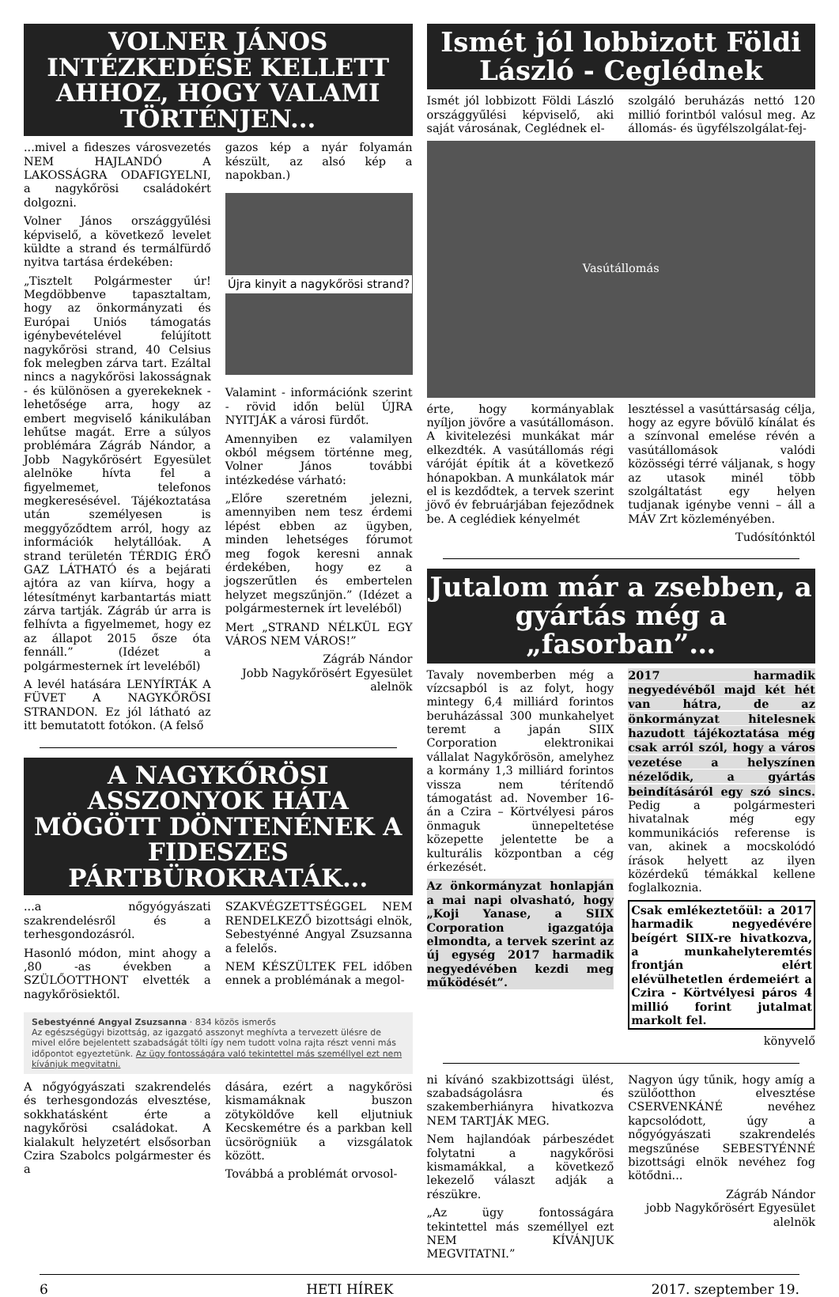VOLNER JÁNOS INTÉZKEDÉSE KELLETT AHHOZ, HOGY VALAMI TÖRTÉNJEN...
...mivel a fideszes városvezetés NEM HAJLANDÓ A LAKOSSÁGRA ODAFIGYELNI, a nagykőrösi családokért dolgozni.
Volner János országgyűlési képviselő, a következő levelet küldte a strand és termálfürdő nyitva tartása érdekében:
„Tisztelt Polgármester úr! Megdöbbenve tapasztaltam, hogy az önkormányzati és Európai Uniós támogatás igénybevételével felújított nagykőrösi strand, 40 Celsius fok melegben zárva tart. Ezáltal nincs a nagykőrösi lakosságnak - és különösen a gyerekeknek - lehetősége arra, hogy az embert megviselő kánikulában lehűtse magát. Erre a súlyos problémára Zágráb Nándor, a Jobb Nagykőrösért Egyesület alelnöke hívta fel a figyelmemet, telefonos megkeresésével. Tájékoztatása után személyesen is meggyőződtem arról, hogy az információk helytállóak. A strand területén TÉRDIG ÉRŐ GAZ LÁTHATÓ és a bejárati ajtóra az van kiírva, hogy a létesítményt karbantartás miatt zárva tartják. Zágráb úr arra is felhívta a figyelmemet, hogy ez az állapot 2015 ősze óta fennáll.” (Idézet a polgármesternek írt leveléből)
A levél hatására LENYÍRTÁK A FÜVET A NAGYKŐRÖSI STRANDON. Ez jól látható az itt bemutatott fotókon. (A felső
gazos kép a nyár folyamán készült, az alsó kép a napokban.)
Újra kinyit a nagykőrösi strand?
Valamint - információnk szerint - rövid időn belül ÚJRA NYITJÁK a városi fürdőt.
Amennyiben ez valamilyen okból mégsem történne meg, Volner János további intézkedése várható:
„Előre szeretném jelezni, amennyiben nem tesz érdemi lépést ebben az ügyben, minden lehetséges fórumot meg fogok keresni annak érdekében, hogy ez a jogszerűtlen és embertelen helyzet megszűnjön.” (Idézet a polgármesternek írt leveléből)
Mert „STRAND NÉLKÜL EGY VÁROS NEM VÁROS!”
Zágráb Nándor
Jobb Nagykőrösért Egyesület
alelnök
A NAGYKŐRÖSI ASSZONYOK HÁTA MÖGÖTT DÖNTENÉNEK A FIDESZES PÁRTBÜROKRATÁK...
...a nőgyógyászati szakrendelésről és a terhesgondozásról.
Hasonló módon, mint ahogy a ,80 -as években a SZÜLŐOTTHONT elvették a nagykőrösiektől.
SZAKVÉGZETTSÉGGEL NEM RENDELKEZŐ bizottsági elnök, Sebestyénné Angyal Zsuzsanna a felelős.
NEM KÉSZÜLTEK FEL időben ennek a problémának a megol-
Sebestyénné Angyal Zsuzsanna · 834 közös ismerős
Az egészségügyi bizottság, az igazgató asszonyt meghívta a tervezett ülésre de mivel előre bejelentett szabadságát tölti így nem tudott volna rajta részt venni más időpontot egyeztetünk. Az ügy fontosságára való tekintettel más személlyel ezt nem kívánjuk megvitatni.
A nőgyógyászati szakrendelés és terhesgondozás elvesztése, sokkhatásként érte a nagykőrösi családokat. A kialakult helyzetért elsősorban Czira Szabolcs polgármester és a
dására, ezért a nagykőrösi kismamáknak buszon zötyköldőve kell eljutniuk Kecskemétre és a parkban kell ücsörögniük a vizsgálatok között.
Továbbá a problémát orvosol-
Ismét jól lobbizott Földi László - Ceglédnek
Ismét jól lobbizott Földi László országgyűlési képviselő, aki saját városának, Ceglédnek el-
szolgáló beruházás nettó 120 millió forintból valósul meg. Az állomás- és ügyfélszolgálat-fej-
Vasútállomás
érte, hogy kormányablak nyíljon jövőre a vasútállomáson. A kivitelezési munkákat már elkezdték. A vasútállomás régi váróját építik át a következő hónapokban. A munkálatok már el is kezdődtek, a tervek szerint jövő év februárjában fejeződnek be. A ceglédiek kényelmét
lesztéssel a vasúttársaság célja, hogy az egyre bővülő kínálat és a színvonal emelése révén a vasútállomások valódi közösségi térré váljanak, s hogy az utasok minél több szolgáltatást egy helyen tudjanak igénybe venni – áll a MÁV Zrt közleményében.
Tudósítónktól
Jutalom már a zsebben, a gyártás még a „fasorban”…
Tavaly novemberben még a vízcsapból is az folyt, hogy mintegy 6,4 milliárd forintos beruházással 300 munkahelyet teremt a japán SIIX Corporation elektronikai vállalat Nagykőrösön, amelyhez a kormány 1,3 milliárd forintos vissza nem térítendő támogatást ad. November 16-án a Czira – Körtvélyesi páros önmaguk ünnepeltetése közepette jelentette be a kulturális központban a cég érkezését.
Az önkormányzat honlapján a mai napi olvasható, hogy „Koji Yanase, a SIIX Corporation igazgatója elmondta, a tervek szerint az új egység 2017 harmadik negyedévében kezdi meg működését”.
2017 harmadik negyedévéből majd két hét van hátra, de az önkormányzat hitelesnek hazudott tájékoztatása még csak arról szól, hogy a város vezetése a helyszínen nézelődik, a gyártás beindításáról egy szó sincs. Pedig a polgármesteri hivatalnak még egy kommunikációs referense is van, akinek a mocskolódó írások helyett az ilyen közérdekű témákkal kellene foglalkoznia.
Csak emlékeztetőül: a 2017 harmadik negyedévére beígért SIIX-re hivatkozva, a munkahelyteremtés frontján elért elévülhetetlen érdemeiért a Czira - Körtvélyesi páros 4 millió forint jutalmat markolt fel.
könyvelő
ni kívánó szakbizottsági ülést, szabadságolásra és szakemberhiányra hivatkozva NEM TARTJÁK MEG.
Nem hajlandóak párbeszédet folytatni a nagykőrösi kismamákkal, a következő lekezelő választ adják a részükre.
„Az ügy fontosságára tekintettel más személlyel ezt NEM KÍVÁNJUK MEGVITATNI.”
Nagyon úgy tűnik, hogy amíg a szülőotthon elvesztése CSERVENKÁNÉ nevéhez kapcsolódott, úgy a nőgyógyászati szakrendelés megszűnése SEBESTYÉNNÉ bizottsági elnök nevéhez fog kötődni...
Zágráb Nándor
jobb Nagykőrösért Egyesület
alelnök
6 HETI HÍREK 2017. szeptember 19.